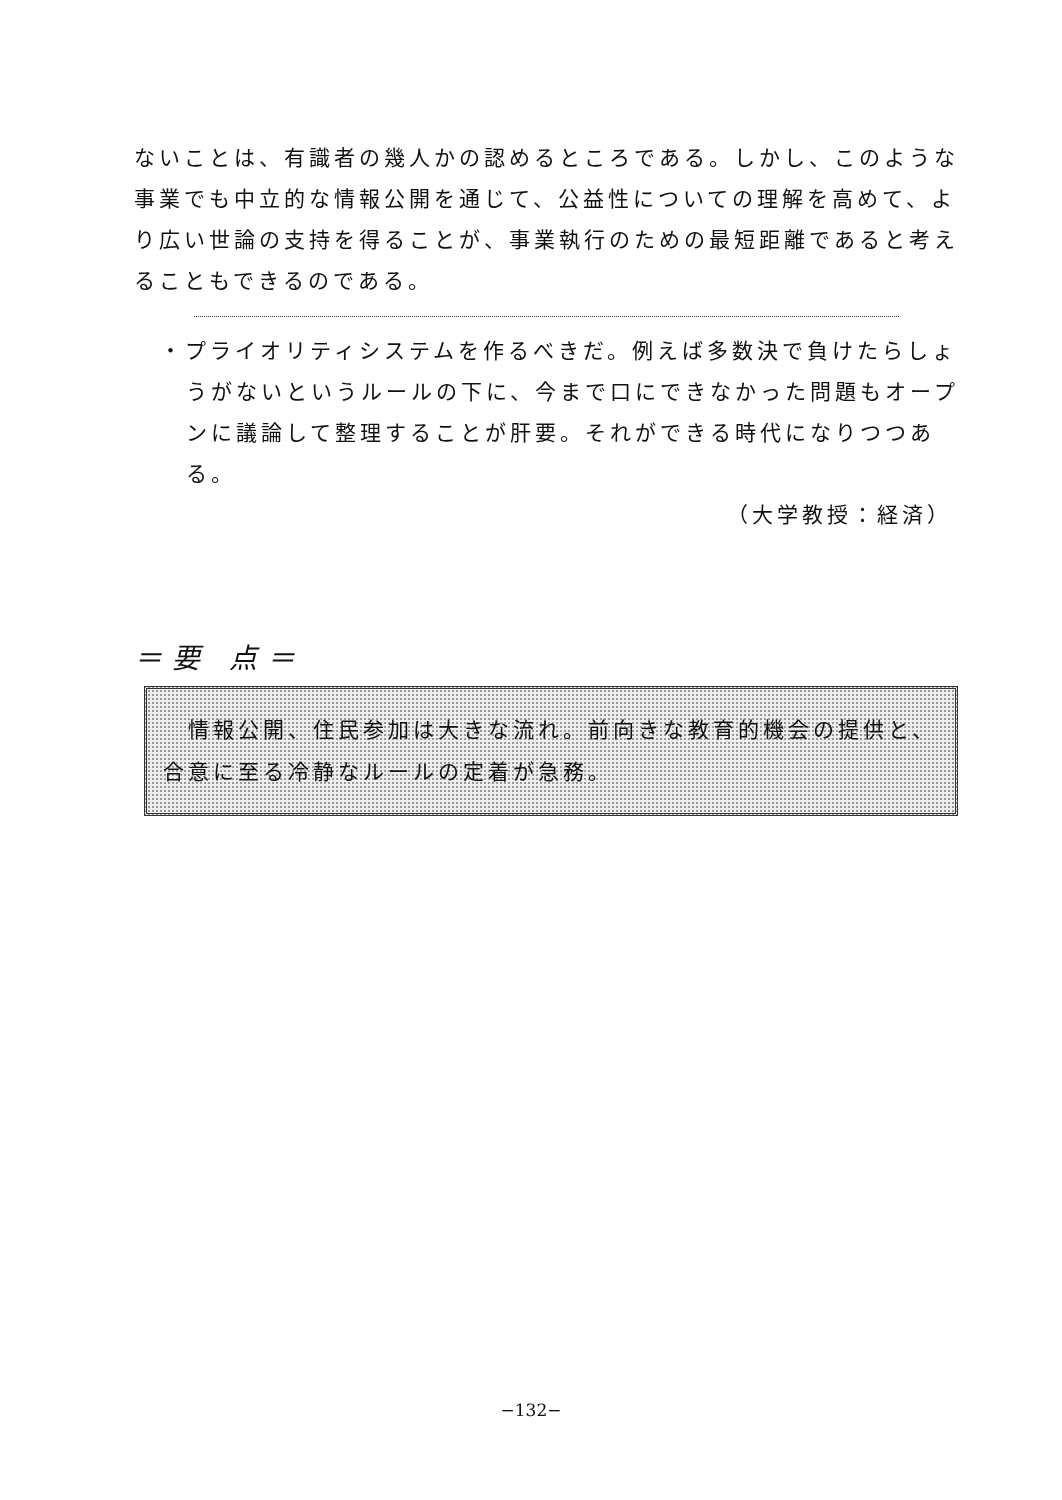ないことは、有識者の幾人かの認めるところである。しかし、このような事業でも中立的な情報公開を通じて、公益性についての理解を高めて、より広い世論の支持を得ることが、事業執行のための最短距離であると考えることもできるのである。
・プライオリティシステムを作るべきだ。例えば多数決で負けたらしょうがないというルールの下に、今まで口にできなかった問題もオープンに議論して整理することが肝要。それができる時代になりつつある。
（大学教授：経済）
＝要 点＝
　情報公開、住民参加は大きな流れ。前向きな教育的機会の提供と、合意に至る冷静なルールの定着が急務。
−132−